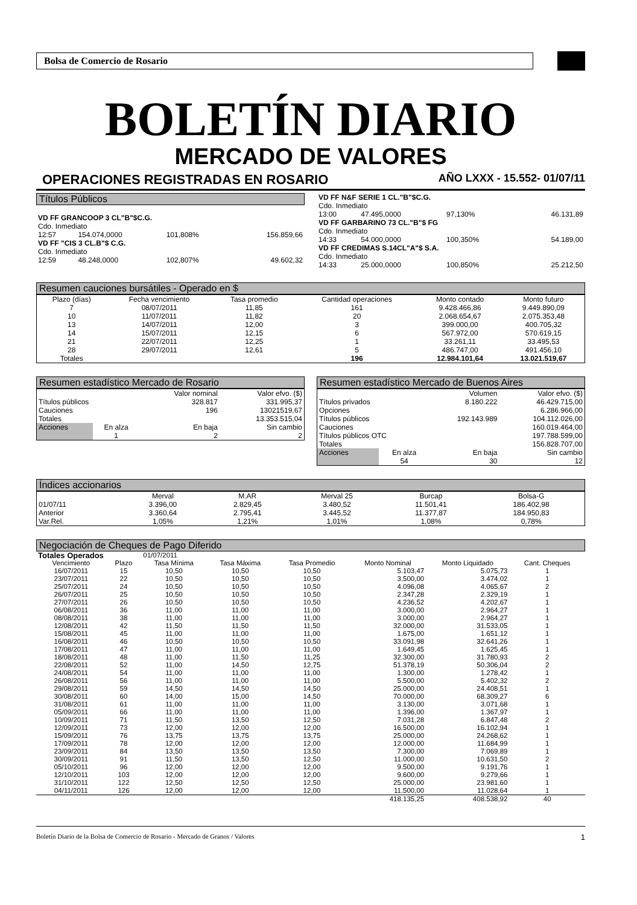Bolsa de Comercio de Rosario
BOLETÍN DIARIO
MERCADO DE VALORES
OPERACIONES REGISTRADAS EN ROSARIO AÑO LXXX - 15.552- 01/07/11
Títulos Públicos
| VD FF GRANCOOP 3 CL"B"$C.G. | | | |
| Cdo. Inmediato | | | |
| 12:57 | 154.074,0000 | 101,808% | 156.859,66 |
| VD FF "CIS 3 CL.B"$ C.G. | | | |
| Cdo. Inmediato | | | |
| 12:59 | 48.248,0000 | 102,807% | 49.602,32 |
| VD FF N&F SERIE 1 CL."B"$C.G. | | | |
| Cdo. Inmediato | | | |
| 13:00 | 47.495,0000 | 97,130% | 46.131,89 |
| VD FF GARBARINO 73 CL."B"$ FG | | | |
| Cdo. Inmediato | | | |
| 14:33 | 54.000,0000 | 100,350% | 54.189,00 |
| VD FF CREDIMAS S.14CL"A"$ S.A. | | | |
| Cdo. Inmediato | | | |
| 14:33 | 25.000,0000 | 100,850% | 25.212,50 |
Resumen cauciones bursátiles - Operado en $
| Plazo (días) | Fecha vencimiento | Tasa promedio | Cantidad operaciones | Monto contado | Monto futuro |
| --- | --- | --- | --- | --- | --- |
| 7 | 08/07/2011 | 11,85 | 161 | 9.428.466,86 | 9.449.890,09 |
| 10 | 11/07/2011 | 11,82 | 20 | 2.068.654,67 | 2.075.353,48 |
| 13 | 14/07/2011 | 12,00 | 3 | 399.000,00 | 400.705,32 |
| 14 | 15/07/2011 | 12,15 | 6 | 567.972,00 | 570.619,15 |
| 21 | 22/07/2011 | 12,25 | 1 | 33.261,11 | 33.495,53 |
| 28 | 29/07/2011 | 12,61 | 5 | 486.747,00 | 491.456,10 |
| Totales | | | 196 | 12.984.101,64 | 13.021.519,67 |
Resumen estadístico Mercado de Rosario
| | | Valor nominal | Valor efvo. ($) |
| Títulos públicos | | 328.817 | 331.995,37 |
| Cauciones | | 196 | 13021519,67 |
| Totales | | | 13.353.515,04 |
| Acciones | En alza | En baja | Sin cambio |
| | 1 | 2 | 2 |
Resumen estadístico Mercado de Buenos Aires
| | | Volumen | Valor efvo. ($) |
| Títulos privados | | 8.180.222 | 46.429.715,00 |
| Opciones | | | 6.286.966,00 |
| Títulos públicos | | 192.143.989 | 104.112.026,00 |
| Cauciones | | | 160.019.464,00 |
| Títulos públicos OTC | | | 197.788.599,00 |
| Totales | | | 156.828.707,00 |
| Acciones | En alza | En baja | Sin cambio |
| | 54 | 30 | 12 |
Índices accionarios
| | Merval | M.AR | Merval 25 | Burcap | Bolsa-G |
| 01/07/11 | 3.396,00 | 2.829,45 | 3.480,52 | 11.501,41 | 186.402,98 |
| Anterior | 3.360,64 | 2.795,41 | 3.445,52 | 11.377,87 | 184.950,83 |
| Var.Rel. | 1,05% | 1,21% | 1,01% | 1,08% | 0,78% |
Negociación de Cheques de Pago Diferido
| Totales Operados | | 01/07/2011 | | | | | |
| Vencimiento | Plazo | Tasa Mínima | Tasa Máxima | Tasa Promedio | Monto Nominal | Monto Liquidado | Cant. Cheques |
| 16/07/2011 | 15 | 10,50 | 10,50 | 10,50 | 5.103,47 | 5.075,73 | 1 |
| 23/07/2011 | 22 | 10,50 | 10,50 | 10,50 | 3.500,00 | 3.474,02 | 1 |
| 25/07/2011 | 24 | 10,50 | 10,50 | 10,50 | 4.096,08 | 4.065,67 | 2 |
| 26/07/2011 | 25 | 10,50 | 10,50 | 10,50 | 2.347,28 | 2.329,19 | 1 |
| 27/07/2011 | 26 | 10,50 | 10,50 | 10,50 | 4.236,52 | 4.202,67 | 1 |
| 06/08/2011 | 36 | 11,00 | 11,00 | 11,00 | 3.000,00 | 2.964,27 | 1 |
| 08/08/2011 | 38 | 11,00 | 11,00 | 11,00 | 3.000,00 | 2.964,27 | 1 |
| 12/08/2011 | 42 | 11,50 | 11,50 | 11,50 | 32.000,00 | 31.533,05 | 1 |
| 15/08/2011 | 45 | 11,00 | 11,00 | 11,00 | 1.675,00 | 1.651,12 | 1 |
| 16/08/2011 | 46 | 10,50 | 10,50 | 10,50 | 33.091,98 | 32.641,26 | 1 |
| 17/08/2011 | 47 | 11,00 | 11,00 | 11,00 | 1.649,45 | 1.625,45 | 1 |
| 18/08/2011 | 48 | 11,00 | 11,50 | 11,25 | 32.300,00 | 31.780,93 | 2 |
| 22/08/2011 | 52 | 11,00 | 14,50 | 12,75 | 51.378,19 | 50.306,04 | 2 |
| 24/08/2011 | 54 | 11,00 | 11,00 | 11,00 | 1.300,00 | 1.278,42 | 1 |
| 26/08/2011 | 56 | 11,00 | 11,00 | 11,00 | 5.500,00 | 5.402,32 | 2 |
| 29/08/2011 | 59 | 14,50 | 14,50 | 14,50 | 25.000,00 | 24.408,51 | 1 |
| 30/08/2011 | 60 | 14,00 | 15,00 | 14,50 | 70.000,00 | 68.309,27 | 6 |
| 31/08/2011 | 61 | 11,00 | 11,00 | 11,00 | 3.130,00 | 3.071,68 | 1 |
| 05/09/2011 | 66 | 11,00 | 11,00 | 11,00 | 1.396,00 | 1.367,97 | 1 |
| 10/09/2011 | 71 | 11,50 | 13,50 | 12,50 | 7.031,28 | 6.847,48 | 2 |
| 12/09/2011 | 73 | 12,00 | 12,00 | 12,00 | 16.500,00 | 16.102,94 | 1 |
| 15/09/2011 | 76 | 13,75 | 13,75 | 13,75 | 25.000,00 | 24.268,62 | 1 |
| 17/09/2011 | 78 | 12,00 | 12,00 | 12,00 | 12.000,00 | 11.684,99 | 1 |
| 23/09/2011 | 84 | 13,50 | 13,50 | 13,50 | 7.300,00 | 7.069,89 | 1 |
| 30/09/2011 | 91 | 11,50 | 13,50 | 12,50 | 11.000,00 | 10.631,50 | 2 |
| 05/10/2011 | 96 | 12,00 | 12,00 | 12,00 | 9.500,00 | 9.191,76 | 1 |
| 12/10/2011 | 103 | 12,00 | 12,00 | 12,00 | 9.600,00 | 9.279,66 | 1 |
| 31/10/2011 | 122 | 12,50 | 12,50 | 12,50 | 25.000,00 | 23.981,60 | 1 |
| 04/11/2011 | 126 | 12,00 | 12,00 | 12,00 | 11.500,00 | 11.028,64 | 1 |
| | | | | | 418.135,25 | 408.538,92 | 40 |
Boletín Diario de la Bolsa de Comercio de Rosario - Mercado de Granos / Valores 1